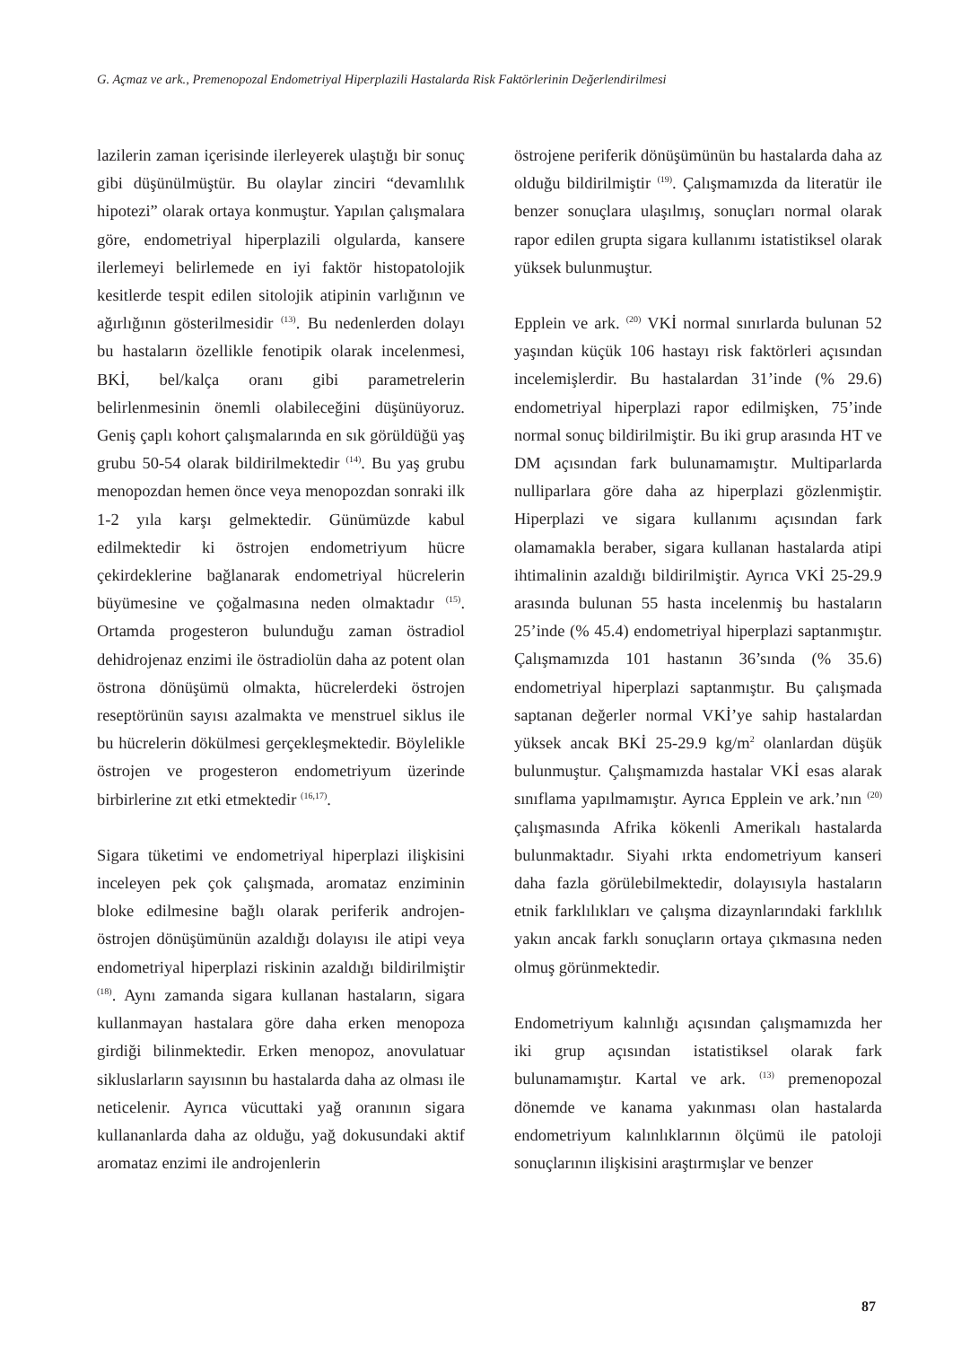G. Açmaz ve ark., Premenopozal Endometriyal Hiperplazili Hastalarda Risk Faktörlerinin Değerlendirilmesi
lazilerin zaman içerisinde ilerleyerek ulaştığı bir sonuç gibi düşünülmüştür. Bu olaylar zinciri “devamlılık hipotezi” olarak ortaya konmuştur. Yapılan çalışmalara göre, endometriyal hiperplazili olgularda, kansere ilerlemeyi belirlemede en iyi faktör histopatolojik kesitlerde tespit edilen sitolojik atipinin varlığının ve ağırlığının gösterilmesidir <sup>(13)</sup>. Bu nedenlerden dolayı bu hastaların özellikle fenotipik olarak incelenmesi, BKİ, bel/kalça oranı gibi parametrelerin belirlenmesinin önemli olabileceğini düşünüyoruz. Geniş çaplı kohort çalışmalarında en sık görüldüğü yaş grubu 50-54 olarak bildirilmektedir <sup>(14)</sup>. Bu yaş grubu menopozdan hemen önce veya menopozdan sonraki ilk 1-2 yıla karşı gelmektedir. Günümüzde kabul edilmektedir ki östrojen endometriyum hücre çekirdeklerine bağlanarak endometriyal hücrelerin büyümesine ve çoğalmasına neden olmaktadır <sup>(15)</sup>. Ortamda progesteron bulunduğu zaman östradiol dehidrojenaz enzimi ile östradiolün daha az potent olan östrona dönüşümü olmakta, hücrelerdeki östrojen reseptörünün sayısı azalmakta ve menstruel siklus ile bu hücrelerin dökülmesi gerçekleşmektedir. Böylelikle östrojen ve progesteron endometriyum üzerinde birbirlerine zıt etki etmektedir <sup>(16,17)</sup>.
Sigara tüketimi ve endometriyal hiperplazi ilişkisini inceleyen pek çok çalışmada, aromataz enziminin bloke edilmesine bağlı olarak periferik androjen-östrojen dönüşümünün azaldığı dolayısı ile atipi veya endometriyal hiperplazi riskinin azaldığı bildirilmiştir <sup>(18)</sup>. Aynı zamanda sigara kullanan hastaların, sigara kullanmayan hastalara göre daha erken menopoza girdiği bilinmektedir. Erken menopoz, anovulatuar sikluslarların sayısının bu hastalarda daha az olması ile neticelenir. Ayrıca vücuttaki yağ oranının sigara kullananlarda daha az olduğu, yağ dokusundaki aktif aromataz enzimi ile androjenlerin
östrojene periferik dönüşümünün bu hastalarda daha az olduğu bildirilmiştir <sup>(19)</sup>. Çalışmamızda da literatür ile benzer sonuçlara ulaşılmış, sonuçları normal olarak rapor edilen grupta sigara kullanımı istatistiksel olarak yüksek bulunmuştur.
Epplein ve ark. <sup>(20)</sup> VKİ normal sınırlarda bulunan 52 yaşından küçük 106 hastayı risk faktörleri açısından incelemişlerdir. Bu hastalardan 31’inde (% 29.6) endometriyal hiperplazi rapor edilmişken, 75’inde normal sonuç bildirilmiştir. Bu iki grup arasında HT ve DM açısından fark bulunamamıştır. Multiparlarda nulliparlara göre daha az hiperplazi gözlenmiştir. Hiperplazi ve sigara kullanımı açısından fark olamamakla beraber, sigara kullanan hastalarda atipi ihtimalinin azaldığı bildirilmiştir. Ayrıca VKİ 25-29.9 arasında bulunan 55 hasta incelenmiş bu hastaların 25’inde (% 45.4) endometriyal hiperplazi saptanmıştır. Çalışmamızda 101 hastanın 36’sında (% 35.6) endometriyal hiperplazi saptanmıştır. Bu çalışmada saptanan değerler normal VKİ’ye sahip hastalardan yüksek ancak BKİ 25-29.9 kg/m<sup>2</sup> olanlardan düşük bulunmuştur. Çalışmamızda hastalar VKİ esas alarak sınıflama yapılmamıştır. Ayrıca Epplein ve ark.’nın <sup>(20)</sup> çalışmasında Afrika kökenli Amerikalı hastalarda bulunmaktadır. Siyahi ırkta endometriyum kanseri daha fazla görülebilmektedir, dolayısıyla hastaların etnik farklılıkları ve çalışma dizaynlarındaki farklılık yakın ancak farklı sonuçların ortaya çıkmasına neden olmuş görünmektedir.
Endometriyum kalınlığı açısından çalışmamızda her iki grup açısından istatistiksel olarak fark bulunamamıştır. Kartal ve ark. <sup>(13)</sup> premenopozal dönemde ve kanama yakınması olan hastalarda endometriyum kalınlıklarının ölçümü ile patoloji sonuçlarının ilişkisini araştırmışlar ve benzer
87